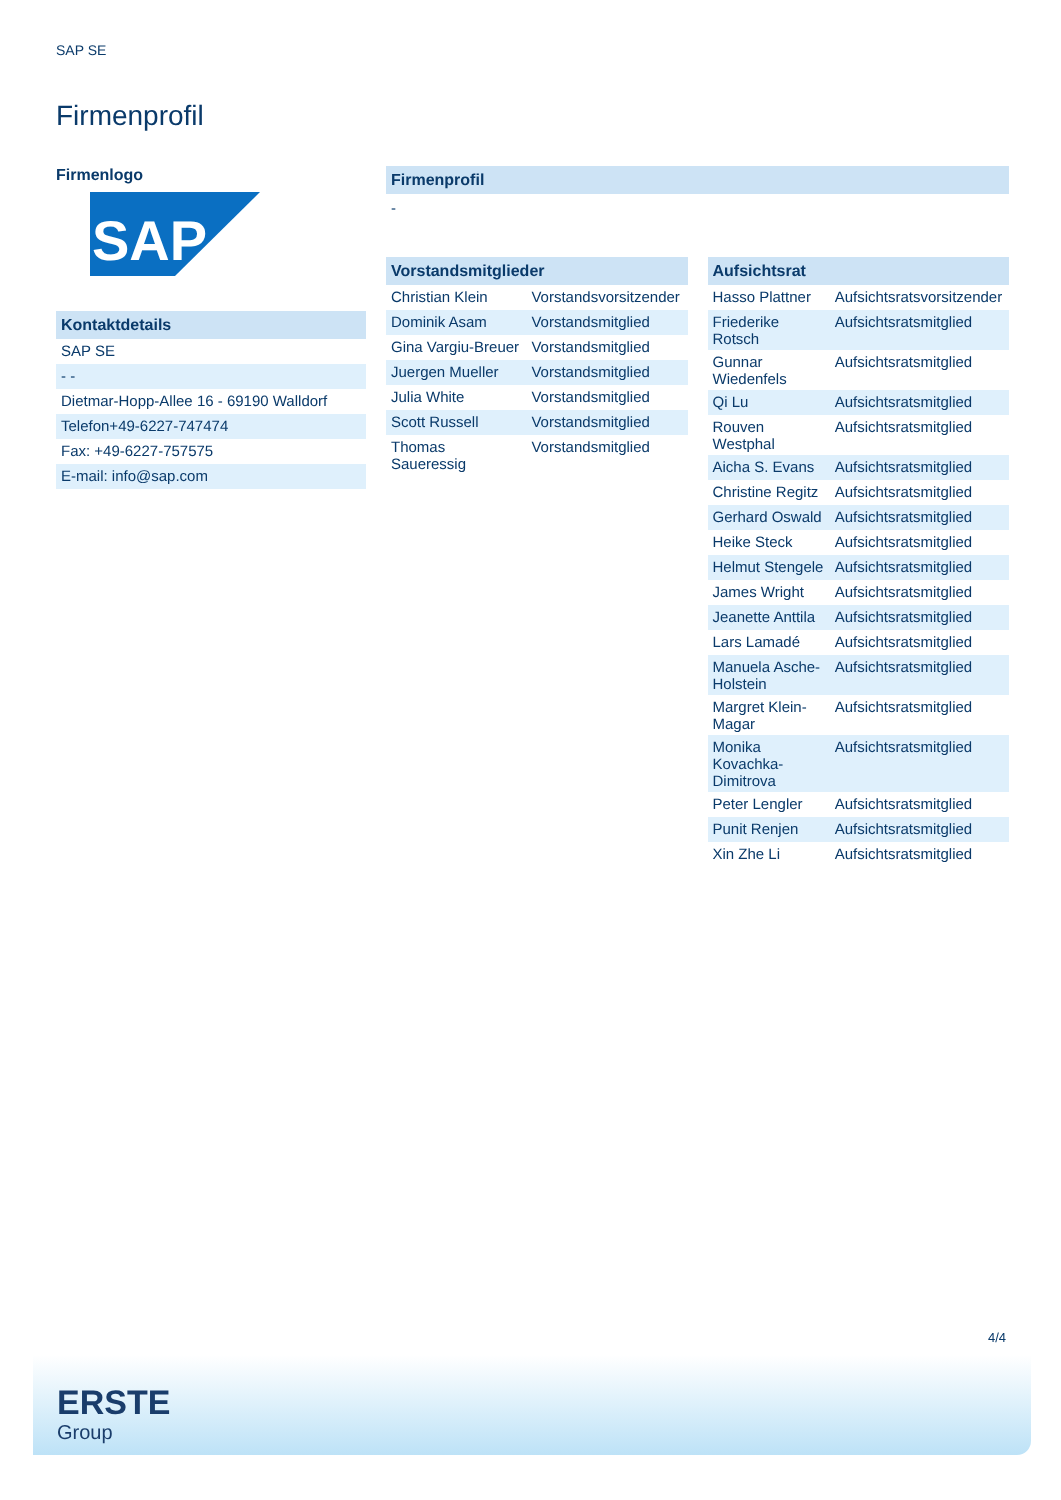SAP SE
Firmenprofil
Firmenlogo
SAP
Kontaktdetails
| SAP SE |
| - - |
| Dietmar-Hopp-Allee 16 - 69190 Walldorf |
| Telefon+49-6227-747474 |
| Fax: +49-6227-757575 |
| E-mail: info@sap.com |
Firmenprofil
-
Vorstandsmitglieder
| Christian Klein | Vorstandsvorsitzender |
| Dominik Asam | Vorstandsmitglied |
| Gina Vargiu-Breuer | Vorstandsmitglied |
| Juergen Mueller | Vorstandsmitglied |
| Julia White | Vorstandsmitglied |
| Scott Russell | Vorstandsmitglied |
| Thomas Saueressig | Vorstandsmitglied |
Aufsichtsrat
| Hasso Plattner | Aufsichtsratsvorsitzender |
| Friederike Rotsch | Aufsichtsratsmitglied |
| Gunnar Wiedenfels | Aufsichtsratsmitglied |
| Qi Lu | Aufsichtsratsmitglied |
| Rouven Westphal | Aufsichtsratsmitglied |
| Aicha S. Evans | Aufsichtsratsmitglied |
| Christine Regitz | Aufsichtsratsmitglied |
| Gerhard Oswald | Aufsichtsratsmitglied |
| Heike Steck | Aufsichtsratsmitglied |
| Helmut Stengele | Aufsichtsratsmitglied |
| James Wright | Aufsichtsratsmitglied |
| Jeanette Anttila | Aufsichtsratsmitglied |
| Lars Lamadé | Aufsichtsratsmitglied |
| Manuela Asche- Holstein | Aufsichtsratsmitglied |
| Margret Klein- Magar | Aufsichtsratsmitglied |
| Monika Kovachka- Dimitrova | Aufsichtsratsmitglied |
| Peter Lengler | Aufsichtsratsmitglied |
| Punit Renjen | Aufsichtsratsmitglied |
| Xin Zhe Li | Aufsichtsratsmitglied |
4/4
ERSTE
Group